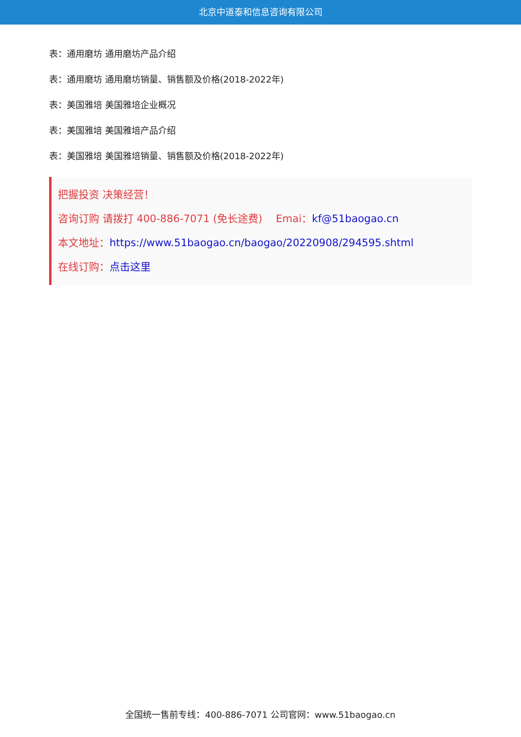北京中道泰和信息咨询有限公司
表：通用磨坊 通用磨坊产品介绍
表：通用磨坊 通用磨坊销量、销售额及价格(2018-2022年)
表：美国雅培 美国雅培企业概况
表：美国雅培 美国雅培产品介绍
表：美国雅培 美国雅培销量、销售额及价格(2018-2022年)
把握投资 决策经营！
咨询订购 请拨打 400-886-7071 (免长途费)　 Emai：kf@51baogao.cn
本文地址：https://www.51baogao.cn/baogao/20220908/294595.shtml
在线订购：点击这里
全国统一售前专线：400-886-7071 公司官网：www.51baogao.cn